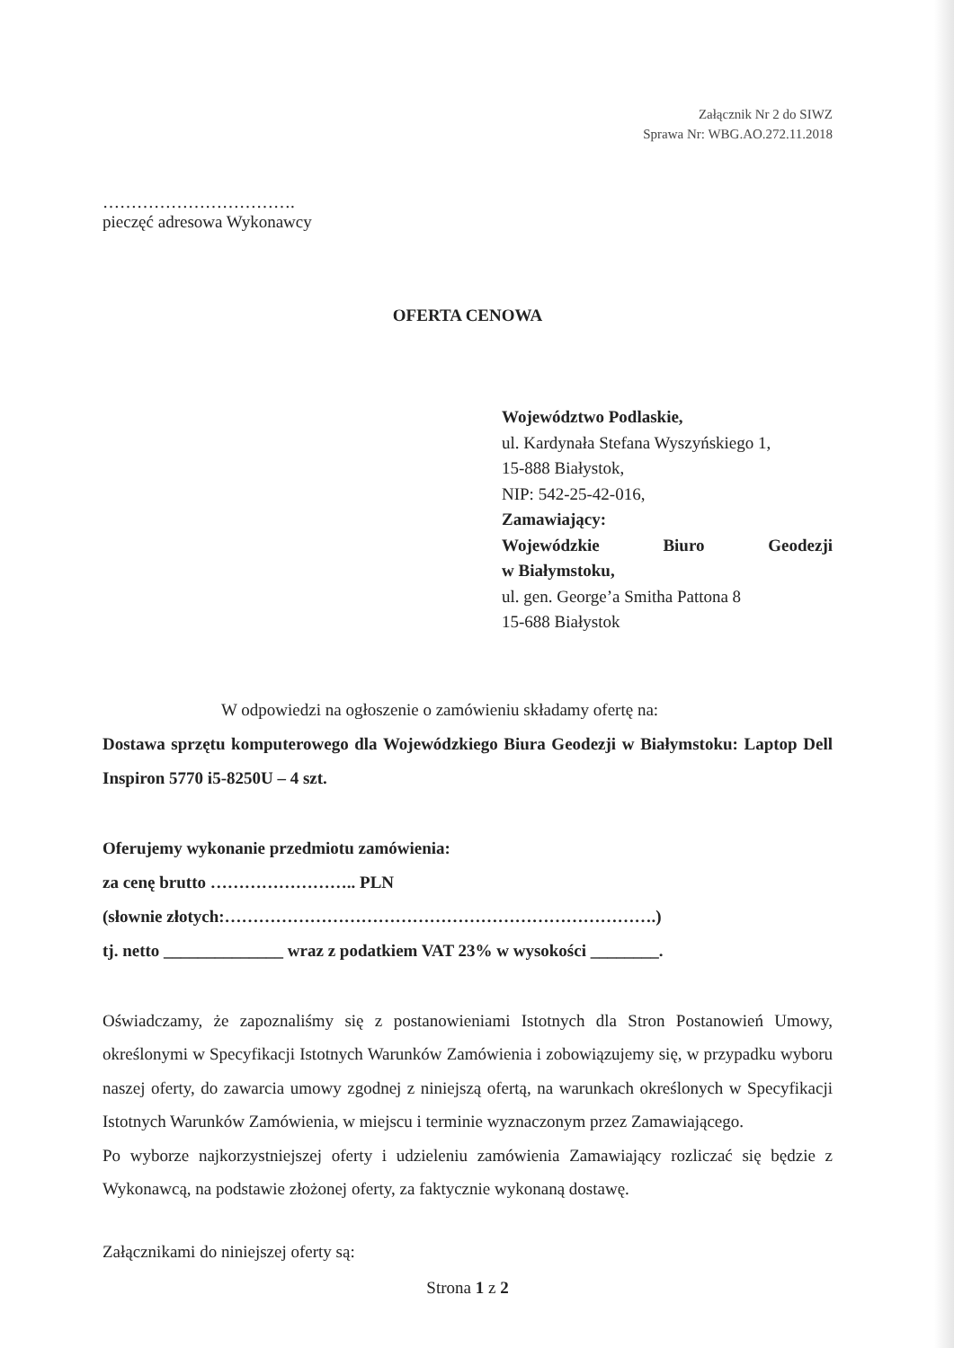Załącznik Nr 2 do SIWZ
Sprawa Nr: WBG.AO.272.11.2018
…………………………….
pieczęć adresowa Wykonawcy
OFERTA CENOWA
Województwo Podlaskie,
ul. Kardynała Stefana Wyszyńskiego 1,
15-888 Białystok,
NIP: 542-25-42-016,
Zamawiający:
Wojewódzkie Biuro Geodezji
w Białymstoku,
ul. gen. George’a Smitha Pattona 8
15-688 Białystok
W odpowiedzi na ogłoszenie o zamówieniu składamy ofertę na:
Dostawa sprzętu komputerowego dla Wojewódzkiego Biura Geodezji w Białymstoku: Laptop Dell Inspiron 5770 i5-8250U – 4 szt.
Oferujemy wykonanie przedmiotu zamówienia:
za cenę brutto …………………….. PLN
(słownie złotych:………………………………………………………………….)
tj. netto ______________ wraz z podatkiem VAT 23% w wysokości ________.
Oświadczamy, że zapoznaliśmy się z postanowieniami Istotnych dla Stron Postanowień Umowy, określonymi w Specyfikacji Istotnych Warunków Zamówienia i zobowiązujemy się, w przypadku wyboru naszej oferty, do zawarcia umowy zgodnej z niniejszą ofertą, na warunkach określonych w Specyfikacji Istotnych Warunków Zamówienia, w miejscu i terminie wyznaczonym przez Zamawiającego.
Po wyborze najkorzystniejszej oferty i udzieleniu zamówienia Zamawiający rozliczać się będzie z Wykonawcą, na podstawie złożonej oferty, za faktycznie wykonaną dostawę.
Załącznikami do niniejszej oferty są:
Strona 1 z 2